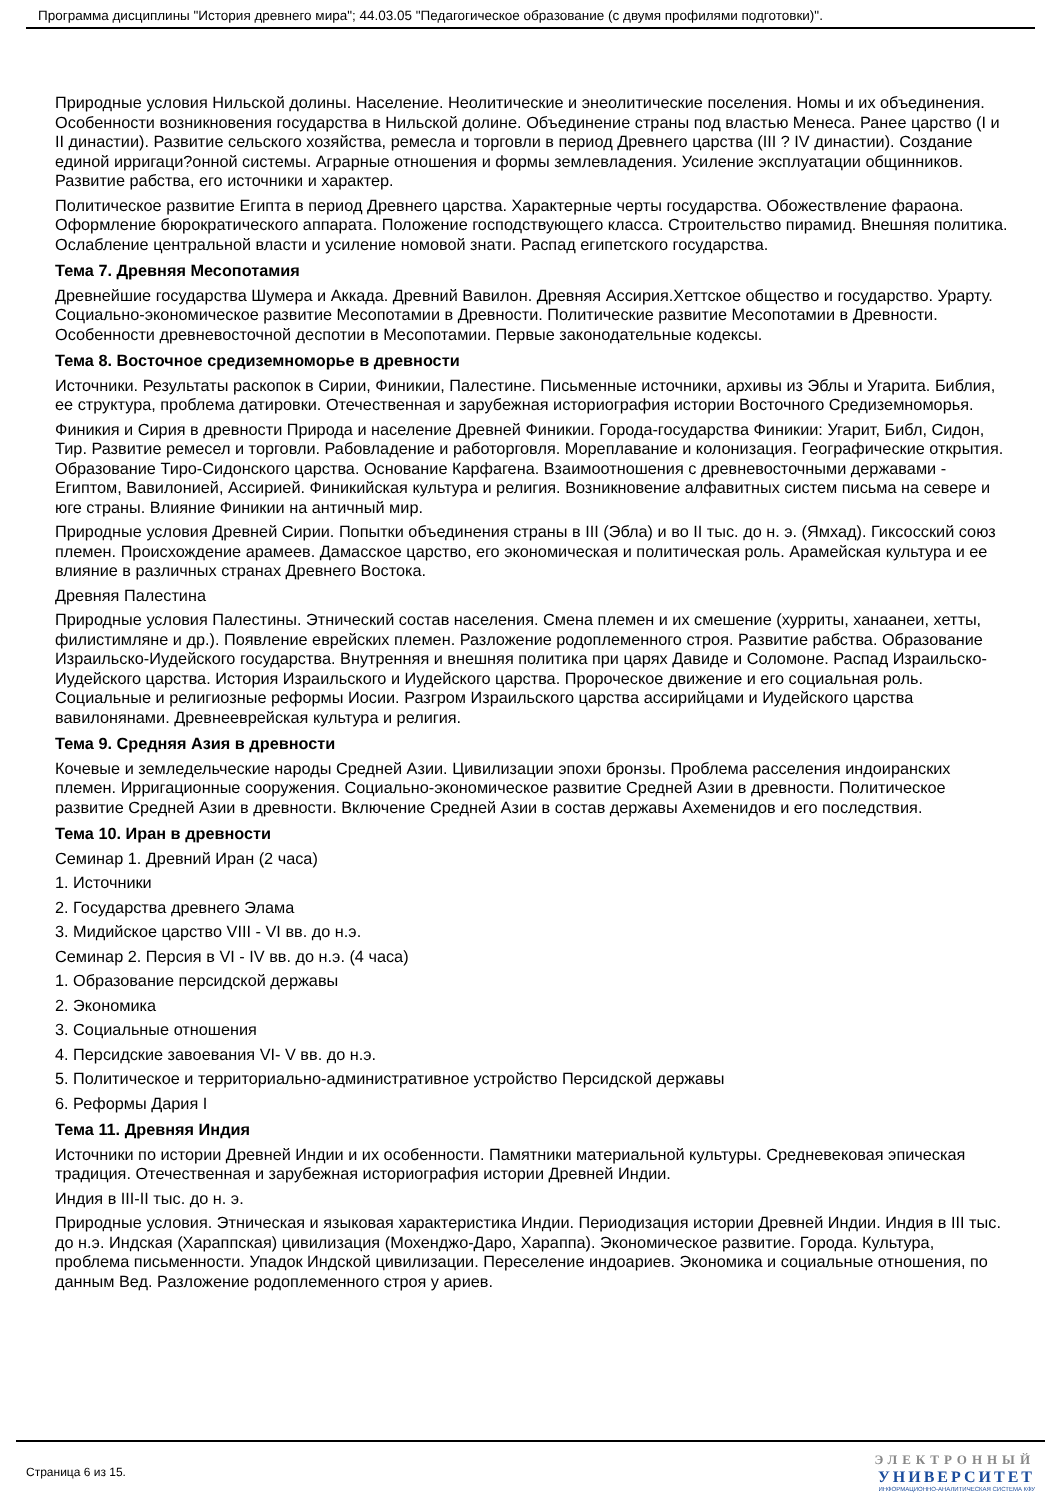Программа дисциплины "История древнего мира"; 44.03.05 "Педагогическое образование (с двумя профилями подготовки)".
Природные условия Нильской долины. Население. Неолитические и энеолитические поселения. Номы и их объединения. Особенности возникновения государства в Нильской долине. Объединение страны под властью Менеса. Ранее царство (I и II династии). Развитие сельского хозяйства, ремесла и торговли в период Древнего царства (III ? IV династии). Создание единой ирригаци?онной системы. Аграрные отношения и формы землевладения. Усиление эксплуатации общинников. Развитие рабства, его источники и характер.
Политическое развитие Египта в период Древнего царства. Характерные черты государства. Обожествление фараона. Оформление бюрократического аппарата. Положение господствующего класса. Строительство пирамид. Внешняя политика. Ослабление центральной власти и усиление номовой знати. Распад египетского государства.
Тема 7. Древняя Месопотамия
Древнейшие государства Шумера и Аккада. Древний Вавилон. Древняя Ассирия.Хеттское общество и государство. Урарту. Социально-экономическое развитие Месопотамии в Древности. Политические развитие Месопотамии в Древности. Особенности древневосточной деспотии в Месопотамии. Первые законодательные кодексы.
Тема 8. Восточное средиземноморье в древности
Источники. Результаты раскопок в Сирии, Финикии, Палестине. Письменные источники, архивы из Эблы и Угарита. Библия, ее структура, проблема датировки. Отечественная и зарубежная историография истории Восточного Средиземноморья.
Финикия и Сирия в древности Природа и население Древней Финикии. Города-государства Финикии: Угарит, Библ, Сидон, Тир. Развитие ремесел и торговли. Рабовладение и работорговля. Мореплавание и колонизация. Географические открытия. Образование Тиро-Сидонского царства. Основание Карфагена. Взаимоотношения с древневосточными державами - Египтом, Вавилонией, Ассирией. Финикийская культура и религия. Возникновение алфавитных систем письма на севере и юге страны. Влияние Финикии на античный мир.
Природные условия Древней Сирии. Попытки объединения страны в III (Эбла) и во II тыс. до н. э. (Ямхад). Гиксосский союз племен. Происхождение арамеев. Дамасское царство, его экономическая и политическая роль. Арамейская культура и ее влияние в различных странах Древнего Востока.
Древняя Палестина
Природные условия Палестины. Этнический состав населения. Смена племен и их смешение (хурриты, ханаанеи, хетты, филистимляне и др.). Появление еврейских племен. Разложение родоплеменного строя. Развитие рабства. Образование Израильско-Иудейского государства. Внутренняя и внешняя политика при царях Давиде и Соломоне. Распад Израильско-Иудейского царства. История Израильского и Иудейского царства. Пророческое движение и его социальная роль. Социальные и религиозные реформы Иосии. Разгром Израильского царства ассирийцами и Иудейского царства вавилонянами. Древнееврейская культура и религия.
Тема 9. Средняя Азия в древности
Кочевые и земледельческие народы Средней Азии. Цивилизации эпохи бронзы. Проблема расселения индоиранских племен. Ирригационные сооружения. Социально-экономическое развитие Средней Азии в древности. Политическое развитие Средней Азии в древности. Включение Средней Азии в состав державы Ахеменидов и его последствия.
Тема 10. Иран в древности
Семинар 1. Древний Иран (2 часа)
1. Источники
2. Государства древнего Элама
3. Мидийское царство VIII - VI вв. до н.э.
Семинар 2. Персия в VI - IV вв. до н.э. (4 часа)
1. Образование персидской державы
2. Экономика
3. Социальные отношения
4. Персидские завоевания VI- V вв. до н.э.
5. Политическое и территориально-административное устройство Персидской державы
6. Реформы Дария I
Тема 11. Древняя Индия
Источники по истории Древней Индии и их особенности. Памятники материальной культуры. Средневековая эпическая традиция. Отечественная и зарубежная историография истории Древней Индии.
Индия в III-II тыс. до н. э.
Природные условия. Этническая и языковая характеристика Индии. Периодизация истории Древней Индии. Индия в III тыс. до н.э. Индская (Хараппская) цивилизация (Мохенджо-Даро, Хараппа). Экономическое развитие. Города. Культура, проблема письменности. Упадок Индской цивилизации. Переселение индоариев. Экономика и социальные отношения, по данным Вед. Разложение родоплеменного строя у ариев.
Страница 6 из 15.
ЭЛЕКТРОННЫЙ
УНИВЕРСИТЕТ
ИНФОРМАЦИОННО-АНАЛИТИЧЕСКАЯ СИСТЕМА КФУ